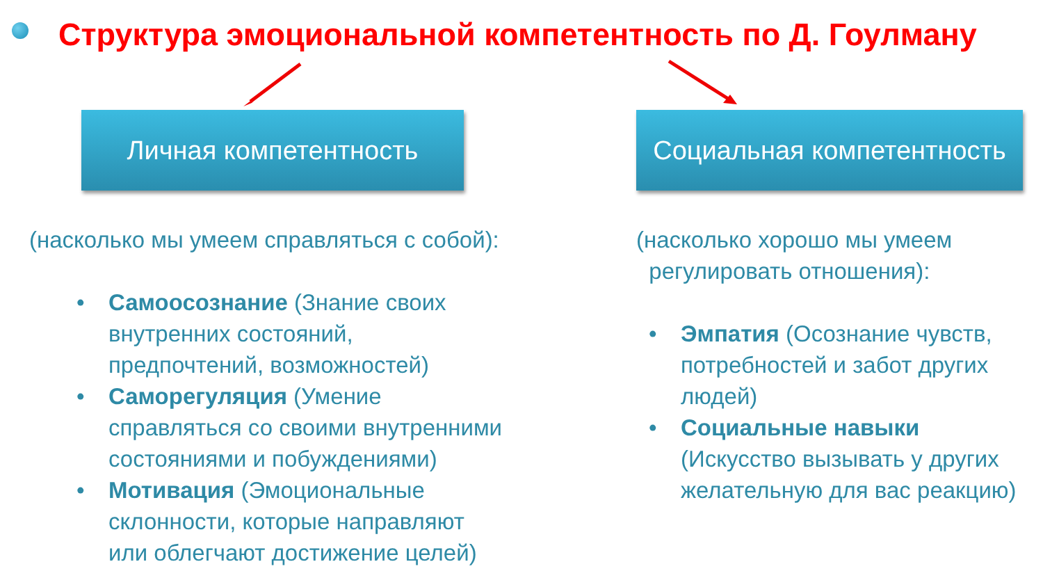Структура эмоциональной компетентность по Д. Гоулману
Личная компетентность
(насколько мы умеем справляться с собой):
• Самоосознание (Знание своих внутренних состояний, предпочтений, возможностей)
• Саморегуляция (Умение справляться со своими внутренними состояниями и побуждениями)
• Мотивация (Эмоциональные склонности, которые направляют или облегчают достижение целей)
Социальная компетентность
(насколько хорошо мы умеем
регулировать отношения):
• Эмпатия (Осознание чувств, потребностей и забот других людей)
• Социальные навыки (Искусство вызывать у других желательную для вас реакцию)